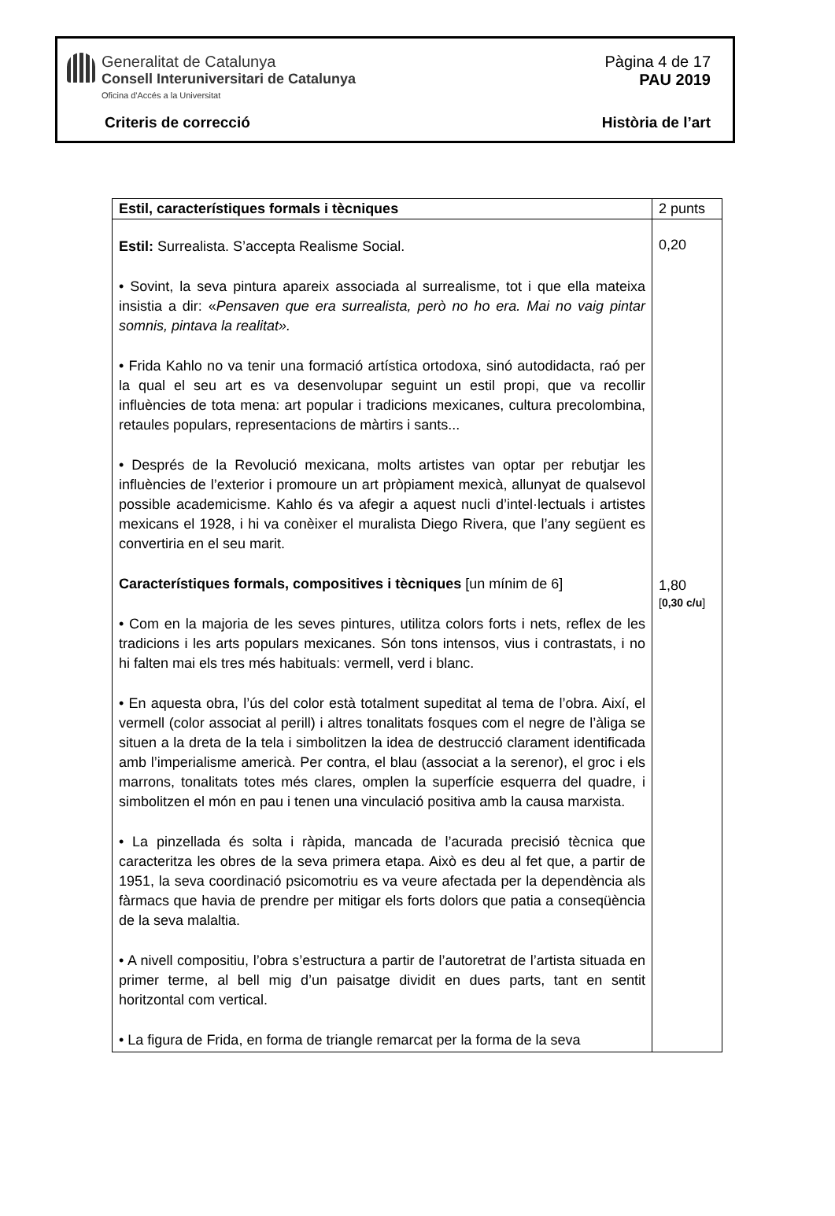Generalitat de Catalunya
Consell Interuniversitari de Catalunya
Oficina d'Accés a la Universitat
Pàgina 4 de 17
PAU 2019
Criteris de correcció Història de l’art
| Estil, característiques formals i tècniques | 2 punts |
| --- | --- |
| Estil: Surrealista. S’accepta Realisme Social. • Sovint, la seva pintura apareix associada al surrealisme, tot i que ella mateixa insistia a dir: « Pensaven que era surrealista, però no ho era. Mai no vaig pintar somnis, pintava la realitat». • Frida Kahlo no va tenir una formació artística ortodoxa, sinó autodidacta, raó per la qual el seu art es va desenvolupar seguint un estil propi, que va recollir influències de tota mena: art popular i tradicions mexicanes, cultura precolombina, retaules populars, representacions de màrtirs i sants... • Després de la Revolució mexicana, molts artistes van optar per rebutjar les influències de l’exterior i promoure un art pròpiament mexicà, allunyat de qualsevol possible academicisme. Kahlo és va afegir a aquest nucli d’intel·lectuals i artistes mexicans el 1928, i hi va conèixer el muralista Diego Rivera, que l’any següent es convertiria en el seu marit. Característiques formals, compositives i tècniques [un mínim de 6] • Com en la majoria de les seves pintures, utilitza colors forts i nets, reflex de les tradicions i les arts populars mexicanes. Són tons intensos, vius i contrastats, i no hi falten mai els tres més habituals: vermell, verd i blanc. • En aquesta obra, l’ús del color està totalment supeditat al tema de l’obra. Així, el vermell (color associat al perill) i altres tonalitats fosques com el negre de l’àliga se situen a la dreta de la tela i simbolitzen la idea de destrucció clarament identificada amb l’imperialisme americà. Per contra, el blau (associat a la serenor), el groc i els marrons, tonalitats totes més clares, omplen la superfície esquerra del quadre, i simbolitzen el món en pau i tenen una vinculació positiva amb la causa marxista. • La pinzellada és solta i ràpida, mancada de l’acurada precisió tècnica que caracteritza les obres de la seva primera etapa. Això es deu al fet que, a partir de 1951, la seva coordinació psicomotriu es va veure afectada per la dependència als fàrmacs que havia de prendre per mitigar els forts dolors que patia a conseqüència de la seva malaltia. • A nivell compositiu, l’obra s’estructura a partir de l’autoretrat de l’artista situada en primer terme, al bell mig d’un paisatge dividit en dues parts, tant en sentit horitzontal com vertical. • La figura de Frida, en forma de triangle remarcat per la forma de la seva | 0,20 1,80 [ 0,30 c/u ] |